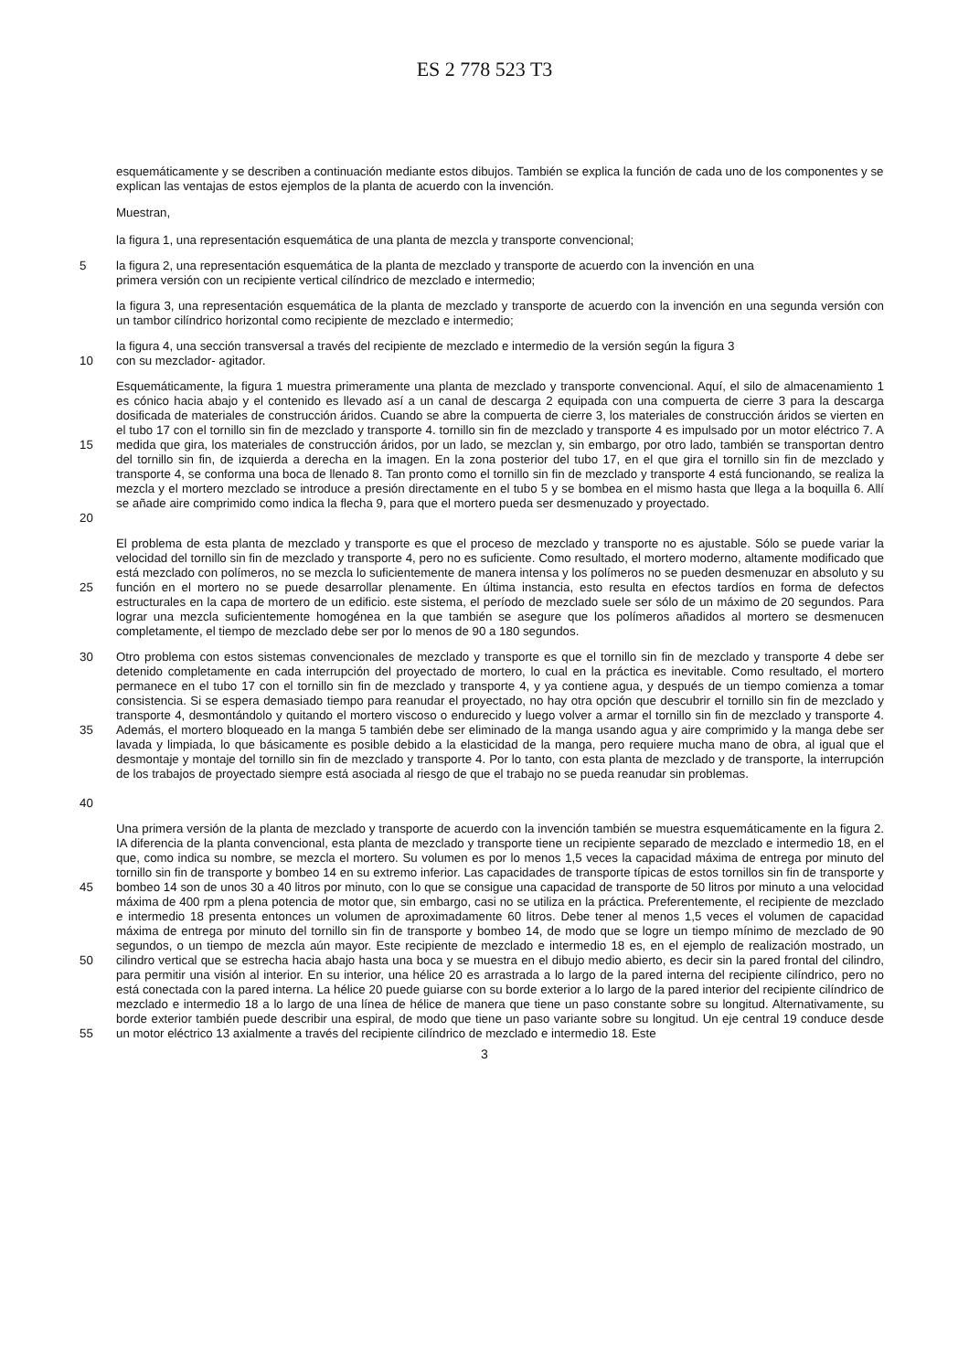ES 2 778 523 T3
esquemáticamente y se describen a continuación mediante estos dibujos. También se explica la función de cada uno de los componentes y se explican las ventajas de estos ejemplos de la planta de acuerdo con la invención.
Muestran,
la figura 1, una representación esquemática de una planta de mezcla y transporte convencional;
5 la figura 2, una representación esquemática de la planta de mezclado y transporte de acuerdo con la invención en una
primera versión con un recipiente vertical cilíndrico de mezclado e intermedio;
la figura 3, una representación esquemática de la planta de mezclado y transporte de acuerdo con la invención en una segunda versión con un tambor cilíndrico horizontal como recipiente de mezclado e intermedio;
la figura 4, una sección transversal a través del recipiente de mezclado e intermedio de la versión según la figura 3
10 con su mezclador- agitador.
15
20
Esquemáticamente, la figura 1 muestra primeramente una planta de mezclado y transporte convencional. Aquí, el silo de almacenamiento 1 es cónico hacia abajo y el contenido es llevado así a un canal de descarga 2 equipada con una compuerta de cierre 3 para la descarga dosificada de materiales de construcción áridos. Cuando se abre la compuerta de cierre 3, los materiales de construcción áridos se vierten en el tubo 17 con el tornillo sin fin de mezclado y transporte 4. tornillo sin fin de mezclado y transporte 4 es impulsado por un motor eléctrico 7. A medida que gira, los materiales de construcción áridos, por un lado, se mezclan y, sin embargo, por otro lado, también se transportan dentro del tornillo sin fin, de izquierda a derecha en la imagen. En la zona posterior del tubo 17, en el que gira el tornillo sin fin de mezclado y transporte 4, se conforma una boca de llenado 8. Tan pronto como el tornillo sin fin de mezclado y transporte 4 está funcionando, se realiza la mezcla y el mortero mezclado se introduce a presión directamente en el tubo 5 y se bombea en el mismo hasta que llega a la boquilla 6. Allí se añade aire comprimido como indica la flecha 9, para que el mortero pueda ser desmenuzado y proyectado.
25 El problema de esta planta de mezclado y transporte es que el proceso de mezclado y transporte no es ajustable. Sólo se puede variar la velocidad del tornillo sin fin de mezclado y transporte 4, pero no es suficiente. Como resultado, el mortero moderno, altamente modificado que está mezclado con polímeros, no se mezcla lo suficientemente de manera intensa y los polímeros no se pueden desmenuzar en absoluto y su función en el mortero no se puede desarrollar plenamente. En última instancia, esto resulta en efectos tardíos en forma de defectos estructurales en la capa de mortero de un edificio. este sistema, el período de mezclado suele ser sólo de un máximo de 20 segundos. Para lograr una mezcla suficientemente homogénea en la que también se asegure que los polímeros añadidos al mortero se desmenucen completamente, el tiempo de mezclado debe ser por lo menos de 90 a 180 segundos.
30
35
40
Otro problema con estos sistemas convencionales de mezclado y transporte es que el tornillo sin fin de mezclado y transporte 4 debe ser detenido completamente en cada interrupción del proyectado de mortero, lo cual en la práctica es inevitable. Como resultado, el mortero permanece en el tubo 17 con el tornillo sin fin de mezclado y transporte 4, y ya contiene agua, y después de un tiempo comienza a tomar consistencia. Si se espera demasiado tiempo para reanudar el proyectado, no hay otra opción que descubrir el tornillo sin fin de mezclado y transporte 4, desmontándolo y quitando el mortero viscoso o endurecido y luego volver a armar el tornillo sin fin de mezclado y transporte 4. Además, el mortero bloqueado en la manga 5 también debe ser eliminado de la manga usando agua y aire comprimido y la manga debe ser lavada y limpiada, lo que básicamente es posible debido a la elasticidad de la manga, pero requiere mucha mano de obra, al igual que el desmontaje y montaje del tornillo sin fin de mezclado y transporte 4. Por lo tanto, con esta planta de mezclado y de transporte, la interrupción de los trabajos de proyectado siempre está asociada al riesgo de que el trabajo no se pueda reanudar sin problemas.
45
50
55
Una primera versión de la planta de mezclado y transporte de acuerdo con la invención también se muestra esquemáticamente en la figura 2. IA diferencia de la planta convencional, esta planta de mezclado y transporte tiene un recipiente separado de mezclado e intermedio 18, en el que, como indica su nombre, se mezcla el mortero. Su volumen es por lo menos 1,5 veces la capacidad máxima de entrega por minuto del tornillo sin fin de transporte y bombeo 14 en su extremo inferior. Las capacidades de transporte típicas de estos tornillos sin fin de transporte y bombeo 14 son de unos 30 a 40 litros por minuto, con lo que se consigue una capacidad de transporte de 50 litros por minuto a una velocidad máxima de 400 rpm a plena potencia de motor que, sin embargo, casi no se utiliza en la práctica. Preferentemente, el recipiente de mezclado e intermedio 18 presenta entonces un volumen de aproximadamente 60 litros. Debe tener al menos 1,5 veces el volumen de capacidad máxima de entrega por minuto del tornillo sin fin de transporte y bombeo 14, de modo que se logre un tiempo mínimo de mezclado de 90 segundos, o un tiempo de mezcla aún mayor. Este recipiente de mezclado e intermedio 18 es, en el ejemplo de realización mostrado, un cilindro vertical que se estrecha hacia abajo hasta una boca y se muestra en el dibujo medio abierto, es decir sin la pared frontal del cilindro, para permitir una visión al interior. En su interior, una hélice 20 es arrastrada a lo largo de la pared interna del recipiente cilíndrico, pero no está conectada con la pared interna. La hélice 20 puede guiarse con su borde exterior a lo largo de la pared interior del recipiente cilíndrico de mezclado e intermedio 18 a lo largo de una línea de hélice de manera que tiene un paso constante sobre su longitud. Alternativamente, su borde exterior también puede describir una espiral, de modo que tiene un paso variante sobre su longitud. Un eje central 19 conduce desde un motor eléctrico 13 axialmente a través del recipiente cilíndrico de mezclado e intermedio 18. Este
3